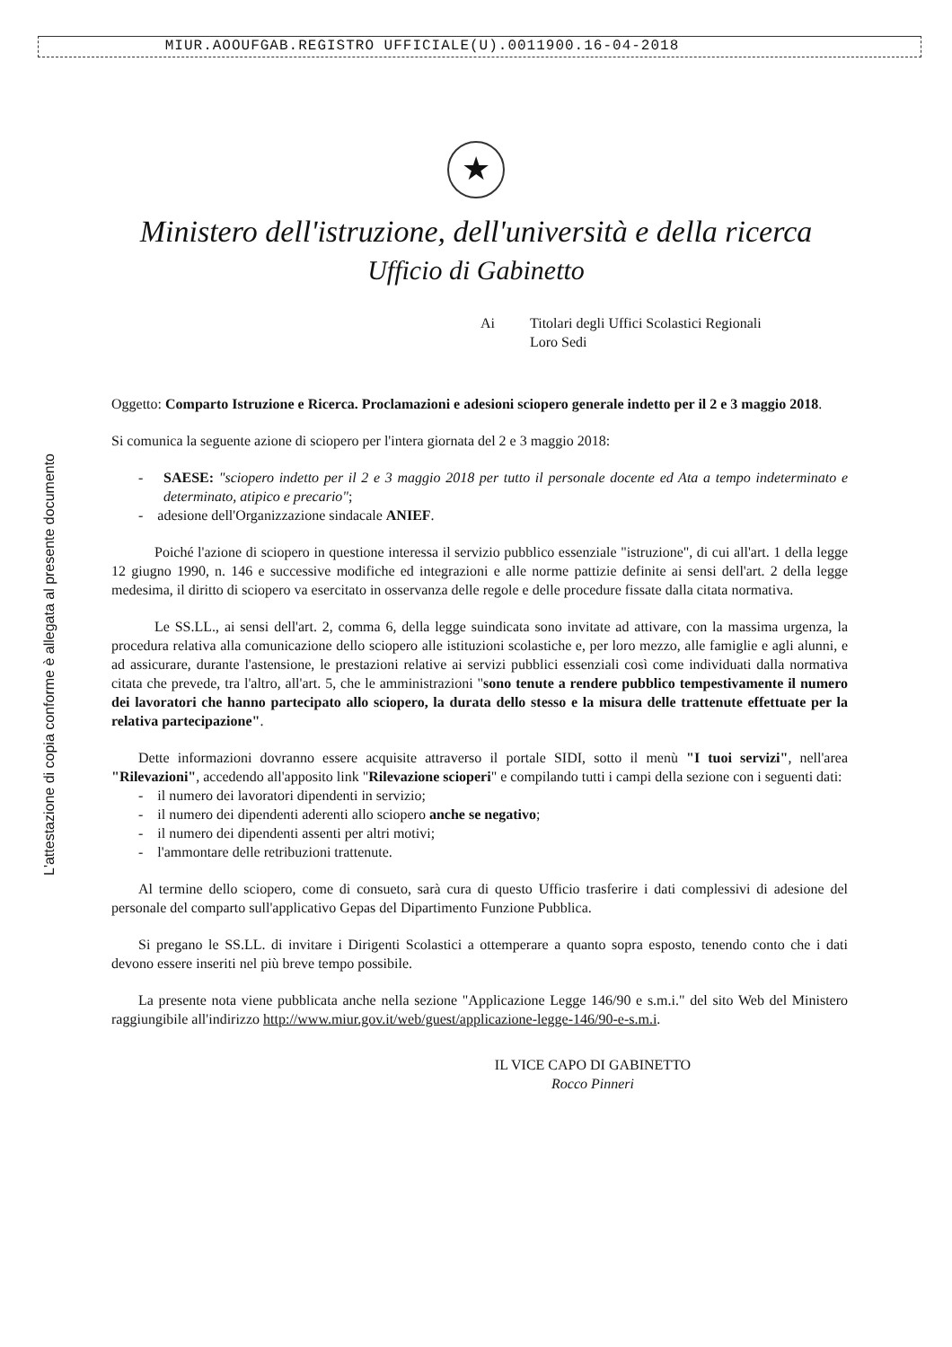MIUR.AOOUFGAB.REGISTRO UFFICIALE(U).0011900.16-04-2018
★
Ministero dell'istruzione, dell'università e della ricerca
Ufficio di Gabinetto
Ai Titolari degli Uffici Scolastici Regionali
Loro Sedi
L'attestazione di copia conforme è allegata al presente documento
Oggetto: Comparto Istruzione e Ricerca. Proclamazioni e adesioni sciopero generale indetto per il 2 e 3 maggio 2018.
Si comunica la seguente azione di sciopero per l'intera giornata del 2 e 3 maggio 2018:
- SAESE: "sciopero indetto per il 2 e 3 maggio 2018 per tutto il personale docente ed Ata a tempo indeterminato e determinato, atipico e precario";
- adesione dell'Organizzazione sindacale ANIEF.
Poiché l'azione di sciopero in questione interessa il servizio pubblico essenziale "istruzione", di cui all'art. 1 della legge 12 giugno 1990, n. 146 e successive modifiche ed integrazioni e alle norme pattizie definite ai sensi dell'art. 2 della legge medesima, il diritto di sciopero va esercitato in osservanza delle regole e delle procedure fissate dalla citata normativa.
Le SS.LL., ai sensi dell'art. 2, comma 6, della legge suindicata sono invitate ad attivare, con la massima urgenza, la procedura relativa alla comunicazione dello sciopero alle istituzioni scolastiche e, per loro mezzo, alle famiglie e agli alunni, e ad assicurare, durante l'astensione, le prestazioni relative ai servizi pubblici essenziali così come individuati dalla normativa citata che prevede, tra l'altro, all'art. 5, che le amministrazioni "sono tenute a rendere pubblico tempestivamente il numero dei lavoratori che hanno partecipato allo sciopero, la durata dello stesso e la misura delle trattenute effettuate per la relativa partecipazione".
Dette informazioni dovranno essere acquisite attraverso il portale SIDI, sotto il menù "I tuoi servizi", nell'area "Rilevazioni", accedendo all'apposito link "Rilevazione scioperi" e compilando tutti i campi della sezione con i seguenti dati:
- il numero dei lavoratori dipendenti in servizio;
- il numero dei dipendenti aderenti allo sciopero anche se negativo;
- il numero dei dipendenti assenti per altri motivi;
- l'ammontare delle retribuzioni trattenute.
Al termine dello sciopero, come di consueto, sarà cura di questo Ufficio trasferire i dati complessivi di adesione del personale del comparto sull'applicativo Gepas del Dipartimento Funzione Pubblica.
Si pregano le SS.LL. di invitare i Dirigenti Scolastici a ottemperare a quanto sopra esposto, tenendo conto che i dati devono essere inseriti nel più breve tempo possibile.
La presente nota viene pubblicata anche nella sezione "Applicazione Legge 146/90 e s.m.i." del sito Web del Ministero raggiungibile all'indirizzo http://www.miur.gov.it/web/guest/applicazione-legge-146/90-e-s.m.i.
IL VICE CAPO DI GABINETTO
Rocco Pinneri